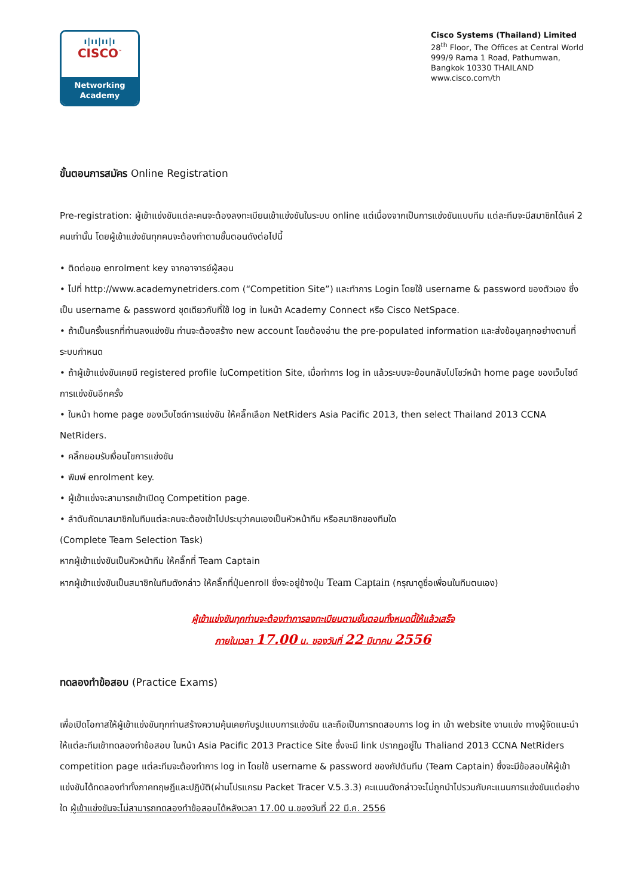ı|ıı|ıı|ı
CISCO<sup>™</sup>
Networking
Academy
Cisco Systems (Thailand) Limited
28<sup>th</sup> Floor, The Offices at Central World
999/9 Rama 1 Road, Pathumwan,
Bangkok 10330 THAILAND
www.cisco.com/th
ขั้นตอนการสมัคร Online Registration
Pre-registration: ผู้เข้าแข่งขันแต่ละคนจะต้องลงทะเบียนเข้าแข่งขันในระบบ online แต่เนื่องจากเป็นการแข่งขันแบบทีม แต่ละทีมจะมีสมาชิกได้แค่ 2 คนเท่านั้น โดยผู้เข้าแข่งขันทุกคนจะต้องทำตามขั้นตอนดังต่อไปนี้
• ติดต่อขอ enrolment key จากอาจารย์ผู้สอน
• ไปที่ http://www.academynetriders.com (“Competition Site”) และทำการ Login โดยใช้ username & password ของตัวเอง ซึ่งเป็น username & password ชุดเดียวกับที่ใช้ log in ในหน้า Academy Connect หรือ Cisco NetSpace.
• ถ้าเป็นครั้งแรกที่ท่านลงแข่งขัน ท่านจะต้องสร้าง new account โดยต้องอ่าน the pre-populated information และส่งข้อมูลทุกอย่างตามที่ระบบกำหนด
• ถ้าผู้เข้าแข่งขันเคยมี registered profile ในCompetition Site, เมื่อทำการ log in แล้วระบบจะย้อนกลับไปโชว์หน้า home page ของเว็บไซด์การแข่งขันอีกครั้ง
• ในหน้า home page ของเว็บไซด์การแข่งขัน ให้คลิ๊กเลือก NetRiders Asia Pacific 2013, then select Thailand 2013 CCNA NetRiders.
• คลิ๊กยอมรับเงื่อนไขการแข่งขัน
• พิมพ์ enrolment key.
• ผู้เข้าแข่งจะสามารถเข้าเปิดดู Competition page.
• ลำดับถัดมาสมาชิกในทีมแต่ละคนจะต้องเข้าไปประบุว่าคนเองเป็นหัวหน้าทีม หรือสมาชิกของทีมใด
(Complete Team Selection Task)
หากผู้เข้าแข่งขันเป็นหัวหน้าทีม ให้คลิ๊กที่ Team Captain
หากผู้เข้าแข่งขันเป็นสมาชิกในทีมดังกล่าว ให้คลิ๊กที่ปุ่มenroll ซึ่งจะอยู่ข้างปุ่ม Team Captain (กรุณาดูชื่อเพื่อนในทีมตนเอง)
ผู้เข้าแข่งขันทุกท่านจะต้องทำการลงทะเบียนตามขั้นตอนทั้งหมดนี้ให้แล้วเสร็จ
ภายในเวลา 17.00 น. ของวันที่ 22 มีนาคม 2556
ทดลองทำข้อสอบ (Practice Exams)
เพื่อเปิดโอกาสให้ผู้เข้าแข่งขันทุกท่านสร้างความคุ้นเคยกับรูปแบบการแข่งขัน และถือเป็นการทดสอบการ log in เข้า website งานแข่ง ทางผู้จัดแนะนำให้แต่ละทีมเข้าทดลองทำข้อสอบ ในหน้า Asia Pacific 2013 Practice Site ซึ่งจะมี link ปรากฎอยู่ใน Thaliand 2013 CCNA NetRiders competition page แต่ละทีมจะต้องทำการ log in โดยใช้ username & password ของกัปตันทีม (Team Captain) ซึ่งจะมีข้อสอบให้ผู้เข้าแข่งขันได้ทดลองทำทั้งภาคทฤษฎีและปฎิบัติ(ผ่านโปรแกรม Packet Tracer V.5.3.3) คะแนนดังกล่าวจะไม่ถูกนำไปรวมกับคะแนนการแข่งขันแต่อย่างใด ผู้เข้าแข่งขันจะไม่สามารถทดลองทำข้อสอบได้หลังเวลา 17.00 น.ของวันที่ 22 มี.ค. 2556